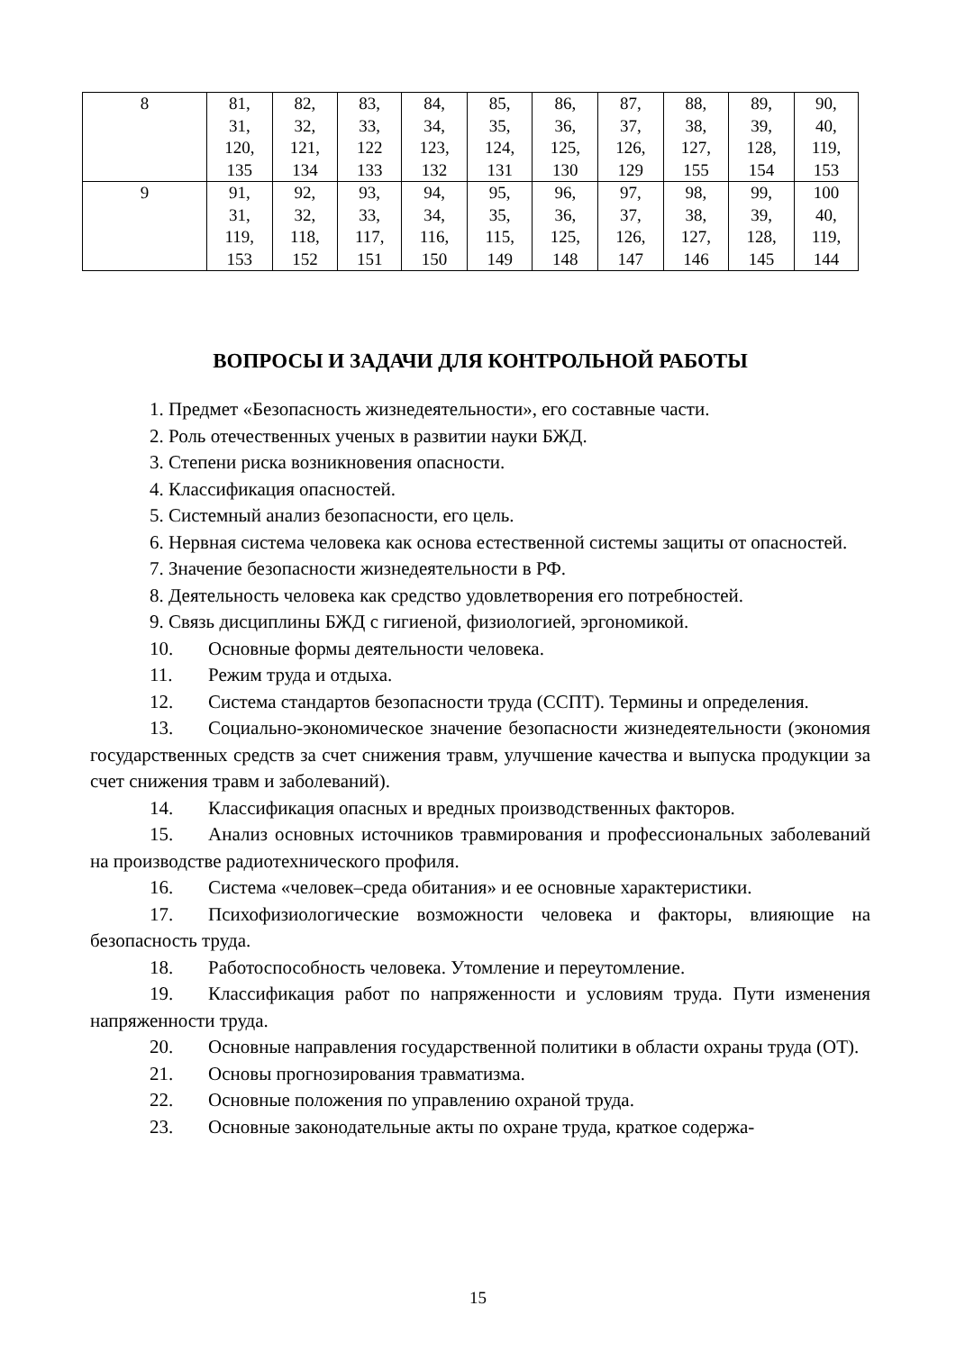| 8 | 81, 31, 120, 135 | 82, 32, 121, 134 | 83, 33, 122 133 | 84, 34, 123, 132 | 85, 35, 124, 131 | 86, 36, 125, 130 | 87, 37, 126, 129 | 88, 38, 127, 155 | 89, 39, 128, 154 | 90, 40, 119, 153 |
| 9 | 91, 31, 119, 153 | 92, 32, 118, 152 | 93, 33, 117, 151 | 94, 34, 116, 150 | 95, 35, 115, 149 | 96, 36, 125, 148 | 97, 37, 126, 147 | 98, 38, 127, 146 | 99, 39, 128, 145 | 100 40, 119, 144 |
ВОПРОСЫ И ЗАДАЧИ ДЛЯ КОНТРОЛЬНОЙ РАБОТЫ
1. Предмет «Безопасность жизнедеятельности», его составные части.
2. Роль отечественных ученых в развитии науки БЖД.
3. Степени риска возникновения опасности.
4. Классификация опасностей.
5. Системный анализ безопасности, его цель.
6. Нервная система человека как основа естественной системы защиты от опасностей.
7. Значение безопасности жизнедеятельности в РФ.
8. Деятельность человека как средство удовлетворения его потребностей.
9. Связь дисциплины БЖД с гигиеной, физиологией, эргономикой.
10. Основные формы деятельности человека.
11. Режим труда и отдыха.
12. Система стандартов безопасности труда (ССПТ). Термины и определения.
13. Социально-экономическое значение безопасности жизнедеятельности (экономия государственных средств за счет снижения травм, улучшение качества и выпуска продукции за счет снижения травм и заболеваний).
14. Классификация опасных и вредных производственных факторов.
15. Анализ основных источников травмирования и профессиональных заболеваний на производстве радиотехнического профиля.
16. Система «человек–среда обитания» и ее основные характеристики.
17. Психофизиологические возможности человека и факторы, влияющие на безопасность труда.
18. Работоспособность человека. Утомление и переутомление.
19. Классификация работ по напряженности и условиям труда. Пути изменения напряженности труда.
20. Основные направления государственной политики в области охраны труда (ОТ).
21. Основы прогнозирования травматизма.
22. Основные положения по управлению охраной труда.
23. Основные законодательные акты по охране труда, краткое содержа-
15